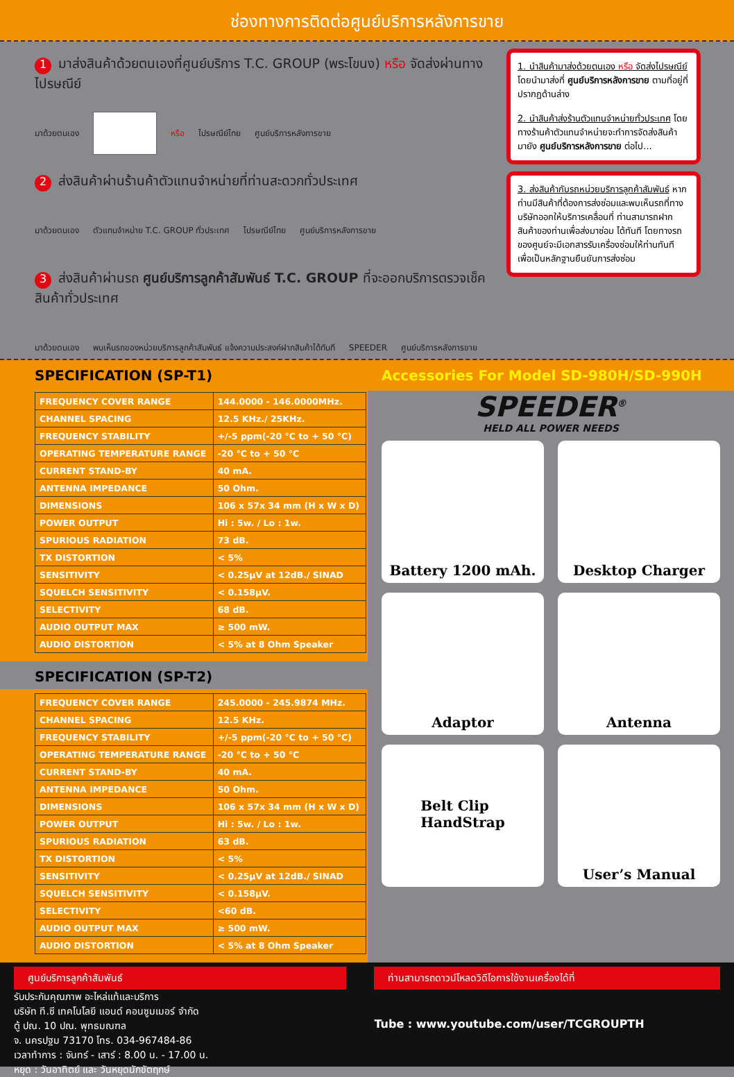ช่องทางการติดต่อศูนย์บริการหลังการขาย
1 มาส่งสินค้าด้วยตนเองที่ศูนย์บริการ T.C. GROUP (พระโขนง) หรือ จัดส่งผ่านทางไปรษณีย์
มาด้วยตนเอง หรือ ไปรษณีย์ไทย ศูนย์บริการหลังการขาย
2 ส่งสินค้าผ่านร้านค้าตัวแทนจำหน่ายที่ท่านสะดวกทั่วประเทศ
มาด้วยตนเอง ตัวแทนจำหน่าย T.C. GROUP ทั่วประเทศ ไปรษณีย์ไทย ศูนย์บริการหลังการขาย
3 ส่งสินค้าผ่านรถ ศูนย์บริการลูกค้าสัมพันธ์ T.C. GROUP ที่จะออกบริการตรวจเช็คสินค้าทั่วประเทศ
มาด้วยตนเอง พบเห็นรถของหน่วยบริการลูกค้าสัมพันธ์ แจ้งความประสงค์ฝากสินค้าได้ทันที SPEEDER ศูนย์บริการหลังการขาย
1. นำสินค้ามาส่งด้วยตนเอง หรือ จัดส่งไปรษณีย์ โดยนำมาส่งที่ ศูนย์บริการหลังการขาย ตามที่อยู่ที่ปรากฏด้านล่าง
2. นำสินค้าส่งร้านตัวแทนจำหน่ายทั่วประเทศ โดยทางร้านค้าตัวแทนจำหน่ายจะทำการจัดส่งสินค้ามายัง ศูนย์บริการหลังการขาย ต่อไป...
3. ส่งสินค้ากับรถหน่วยบริการลูกค้าสัมพันธ์ หากท่านมีสินค้าที่ต้องการส่งซ่อมและพบเห็นรถที่ทางบริษัทออกให้บริการเคลื่อนที่ ท่านสามารถฝากสินค้าของท่านเพื่อส่งมาซ่อม ได้ทันที โดยทางรถของศูนย์จะมีเอกสารรับเครื่องซ่อมให้ท่านทันที เพื่อเป็นหลักฐานยืนยันการส่งซ่อม
SPECIFICATION (SP-T1)
| FREQUENCY COVER RANGE | 144.0000 - 146.0000MHz. |
| CHANNEL SPACING | 12.5 KHz./ 25KHz. |
| FREQUENCY STABILITY | +/-5 ppm(-20 °C to + 50 °C) |
| OPERATING TEMPERATURE RANGE | -20 °C to + 50 °C |
| CURRENT STAND-BY | 40 mA. |
| ANTENNA IMPEDANCE | 50 Ohm. |
| DIMENSIONS | 106 x 57x 34 mm (H x W x D) |
| POWER OUTPUT | Hi : 5w. / Lo : 1w. |
| SPURIOUS RADIATION | 73 dB. |
| TX DISTORTION | < 5% |
| SENSITIVITY | < 0.25µV at 12dB./ SINAD |
| SQUELCH SENSITIVITY | < 0.158µV. |
| SELECTIVITY | 68 dB. |
| AUDIO OUTPUT MAX | ≥ 500 mW. |
| AUDIO DISTORTION | < 5% at 8 Ohm Speaker |
SPECIFICATION (SP-T2)
| FREQUENCY COVER RANGE | 245.0000 - 245.9874 MHz. |
| CHANNEL SPACING | 12.5 KHz. |
| FREQUENCY STABILITY | +/-5 ppm(-20 °C to + 50 °C) |
| OPERATING TEMPERATURE RANGE | -20 °C to + 50 °C |
| CURRENT STAND-BY | 40 mA. |
| ANTENNA IMPEDANCE | 50 Ohm. |
| DIMENSIONS | 106 x 57x 34 mm (H x W x D) |
| POWER OUTPUT | Hi : 5w. / Lo : 1w. |
| SPURIOUS RADIATION | 63 dB. |
| TX DISTORTION | < 5% |
| SENSITIVITY | < 0.25µV at 12dB./ SINAD |
| SQUELCH SENSITIVITY | < 0.158µV. |
| SELECTIVITY | <60 dB. |
| AUDIO OUTPUT MAX | ≥ 500 mW. |
| AUDIO DISTORTION | < 5% at 8 Ohm Speaker |
Accessories For Model SD-980H/SD-990H
SPEEDER<sup>®</sup>
HELD ALL POWER NEEDS
Battery 1200 mAh.
Desktop Charger
Adaptor
Antenna
Belt Clip
HandStrap
User’s Manual
ศูนย์บริการลูกค้าสัมพันธ์
รับประกันคุณภาพ อะไหล่แท้และบริการ
บริษัท ที.ซี เทคโนโลยี แอนด์ คอนซูมเมอร์ จำกัด
ตู้ ปณ. 10 ปณ. พุทธมณฑล
จ. นครปฐม 73170 โทร. 034-967484-86
เวลาทำการ : จันทร์ - เสาร์ : 8.00 น. - 17.00 น.
หยุด : วันอาทิตย์ และ วันหยุดนักขัตฤกษ์
ท่านสามารถดาวน์โหลดวิดีโอการใช้งานเครื่องได้ที่
Tube : www.youtube.com/user/TCGROUPTH